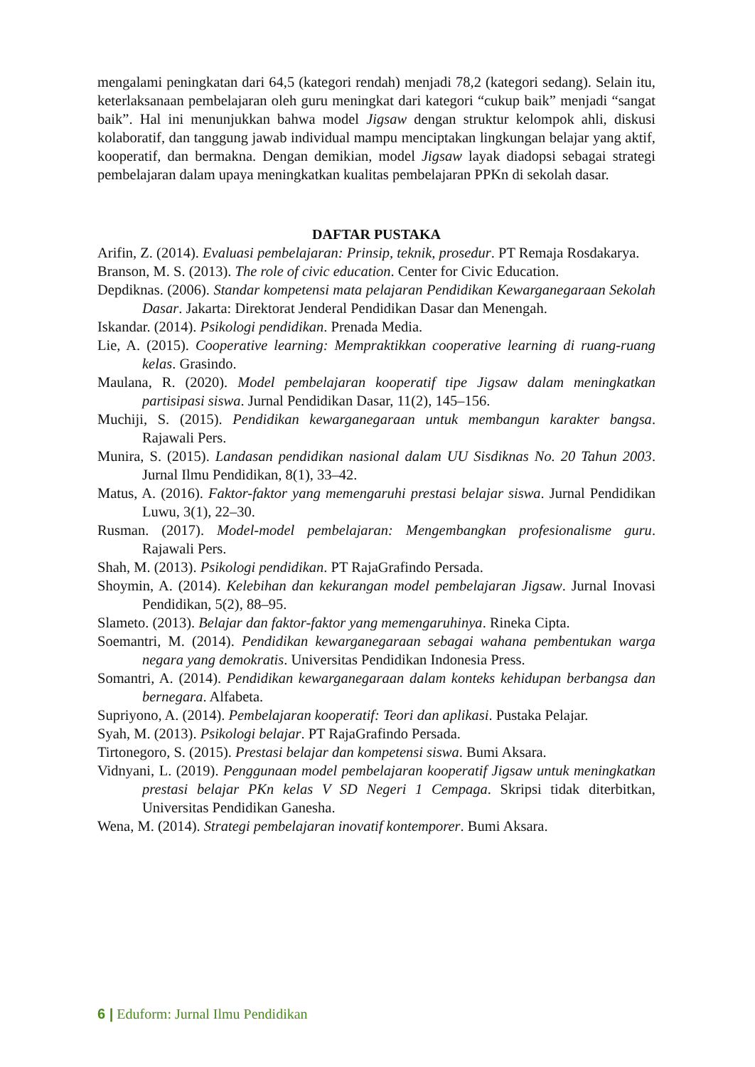mengalami peningkatan dari 64,5 (kategori rendah) menjadi 78,2 (kategori sedang). Selain itu, keterlaksanaan pembelajaran oleh guru meningkat dari kategori “cukup baik” menjadi “sangat baik”. Hal ini menunjukkan bahwa model Jigsaw dengan struktur kelompok ahli, diskusi kolaboratif, dan tanggung jawab individual mampu menciptakan lingkungan belajar yang aktif, kooperatif, dan bermakna. Dengan demikian, model Jigsaw layak diadopsi sebagai strategi pembelajaran dalam upaya meningkatkan kualitas pembelajaran PPKn di sekolah dasar.
DAFTAR PUSTAKA
Arifin, Z. (2014). Evaluasi pembelajaran: Prinsip, teknik, prosedur. PT Remaja Rosdakarya.
Branson, M. S. (2013). The role of civic education. Center for Civic Education.
Depdiknas. (2006). Standar kompetensi mata pelajaran Pendidikan Kewarganegaraan Sekolah Dasar. Jakarta: Direktorat Jenderal Pendidikan Dasar dan Menengah.
Iskandar. (2014). Psikologi pendidikan. Prenada Media.
Lie, A. (2015). Cooperative learning: Mempraktikkan cooperative learning di ruang-ruang kelas. Grasindo.
Maulana, R. (2020). Model pembelajaran kooperatif tipe Jigsaw dalam meningkatkan partisipasi siswa. Jurnal Pendidikan Dasar, 11(2), 145–156.
Muchiji, S. (2015). Pendidikan kewarganegaraan untuk membangun karakter bangsa. Rajawali Pers.
Munira, S. (2015). Landasan pendidikan nasional dalam UU Sisdiknas No. 20 Tahun 2003. Jurnal Ilmu Pendidikan, 8(1), 33–42.
Matus, A. (2016). Faktor-faktor yang memengaruhi prestasi belajar siswa. Jurnal Pendidikan Luwu, 3(1), 22–30.
Rusman. (2017). Model-model pembelajaran: Mengembangkan profesionalisme guru. Rajawali Pers.
Shah, M. (2013). Psikologi pendidikan. PT RajaGrafindo Persada.
Shoymin, A. (2014). Kelebihan dan kekurangan model pembelajaran Jigsaw. Jurnal Inovasi Pendidikan, 5(2), 88–95.
Slameto. (2013). Belajar dan faktor-faktor yang memengaruhinya. Rineka Cipta.
Soemantri, M. (2014). Pendidikan kewarganegaraan sebagai wahana pembentukan warga negara yang demokratis. Universitas Pendidikan Indonesia Press.
Somantri, A. (2014). Pendidikan kewarganegaraan dalam konteks kehidupan berbangsa dan bernegara. Alfabeta.
Supriyono, A. (2014). Pembelajaran kooperatif: Teori dan aplikasi. Pustaka Pelajar.
Syah, M. (2013). Psikologi belajar. PT RajaGrafindo Persada.
Tirtonegoro, S. (2015). Prestasi belajar dan kompetensi siswa. Bumi Aksara.
Vidnyani, L. (2019). Penggunaan model pembelajaran kooperatif Jigsaw untuk meningkatkan prestasi belajar PKn kelas V SD Negeri 1 Cempaga. Skripsi tidak diterbitkan, Universitas Pendidikan Ganesha.
Wena, M. (2014). Strategi pembelajaran inovatif kontemporer. Bumi Aksara.
6 | Eduform: Jurnal Ilmu Pendidikan